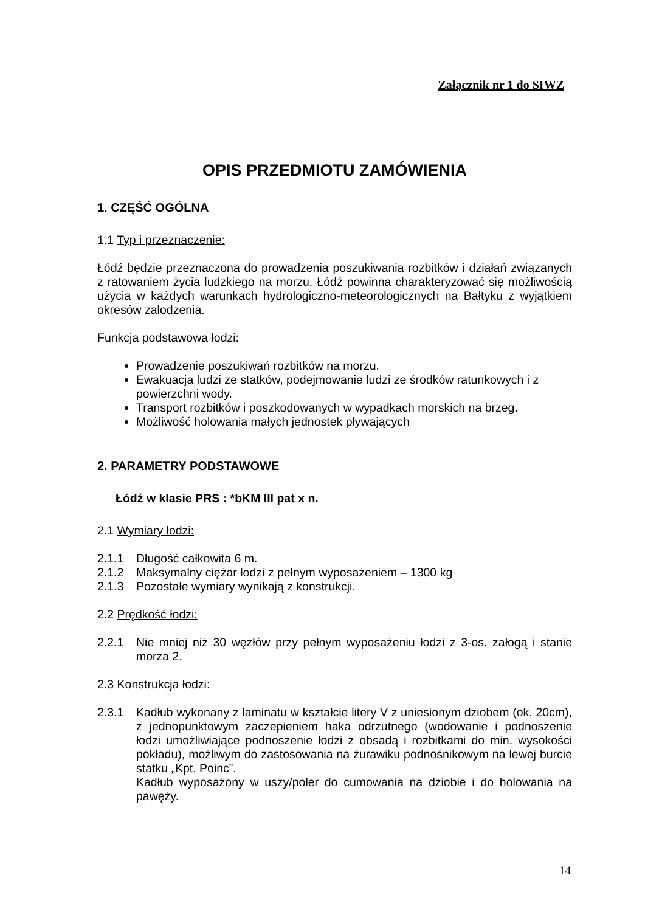Załącznik nr 1 do SIWZ
OPIS PRZEDMIOTU ZAMÓWIENIA
1. CZĘŚĆ OGÓLNA
1.1 Typ i przeznaczenie:
Łódź będzie przeznaczona do prowadzenia poszukiwania rozbitków i działań związanych z ratowaniem życia ludzkiego na morzu. Łódź powinna charakteryzować się możliwością użycia w każdych warunkach hydrologiczno-meteorologicznych na Bałtyku z wyjątkiem okresów zalodzenia.
Funkcja podstawowa łodzi:
Prowadzenie poszukiwań rozbitków na morzu.
Ewakuacja ludzi ze statków, podejmowanie ludzi ze środków ratunkowych i z powierzchni wody.
Transport rozbitków i poszkodowanych w wypadkach morskich na brzeg.
Możliwość holowania małych jednostek pływających
2. PARAMETRY PODSTAWOWE
Łódź w klasie PRS : *bKM III pat x n.
2.1 Wymiary łodzi:
2.1.1 Długość całkowita 6 m.
2.1.2 Maksymalny ciężar łodzi z pełnym wyposażeniem – 1300 kg
2.1.3 Pozostałe wymiary wynikają z konstrukcji.
2.2 Prędkość łodzi:
2.2.1 Nie mniej niż 30 węzłów przy pełnym wyposażeniu łodzi z 3-os. załogą i stanie morza 2.
2.3 Konstrukcja łodzi:
2.3.1 Kadłub wykonany z laminatu w kształcie litery V z uniesionym dziobem (ok. 20cm), z jednopunktowym zaczepieniem haka odrzutnego (wodowanie i podnoszenie łodzi umożliwiające podnoszenie łodzi z obsadą i rozbitkami do min. wysokości pokładu), możliwym do zastosowania na żurawiku podnośnikowym na lewej burcie statku „Kpt. Poinc”.
Kadłub wyposażony w uszy/poler do cumowania na dziobie i do holowania na pawęży.
14